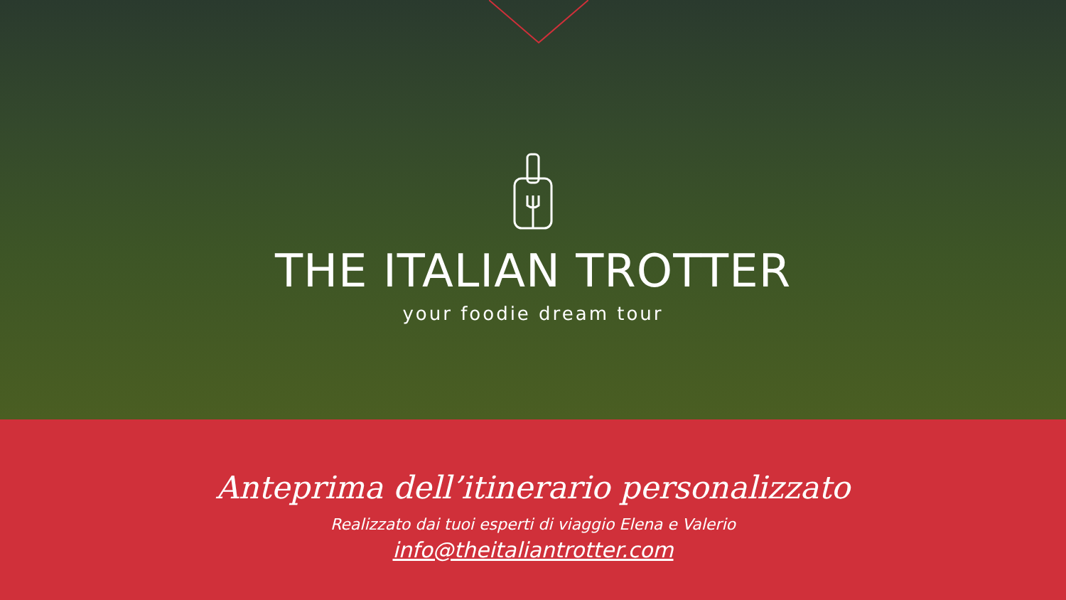THE ITALIAN TROTTER
your foodie dream tour
Anteprima dell’itinerario personalizzato
Realizzato dai tuoi esperti di viaggio Elena e Valerio
info@theitaliantrotter.com